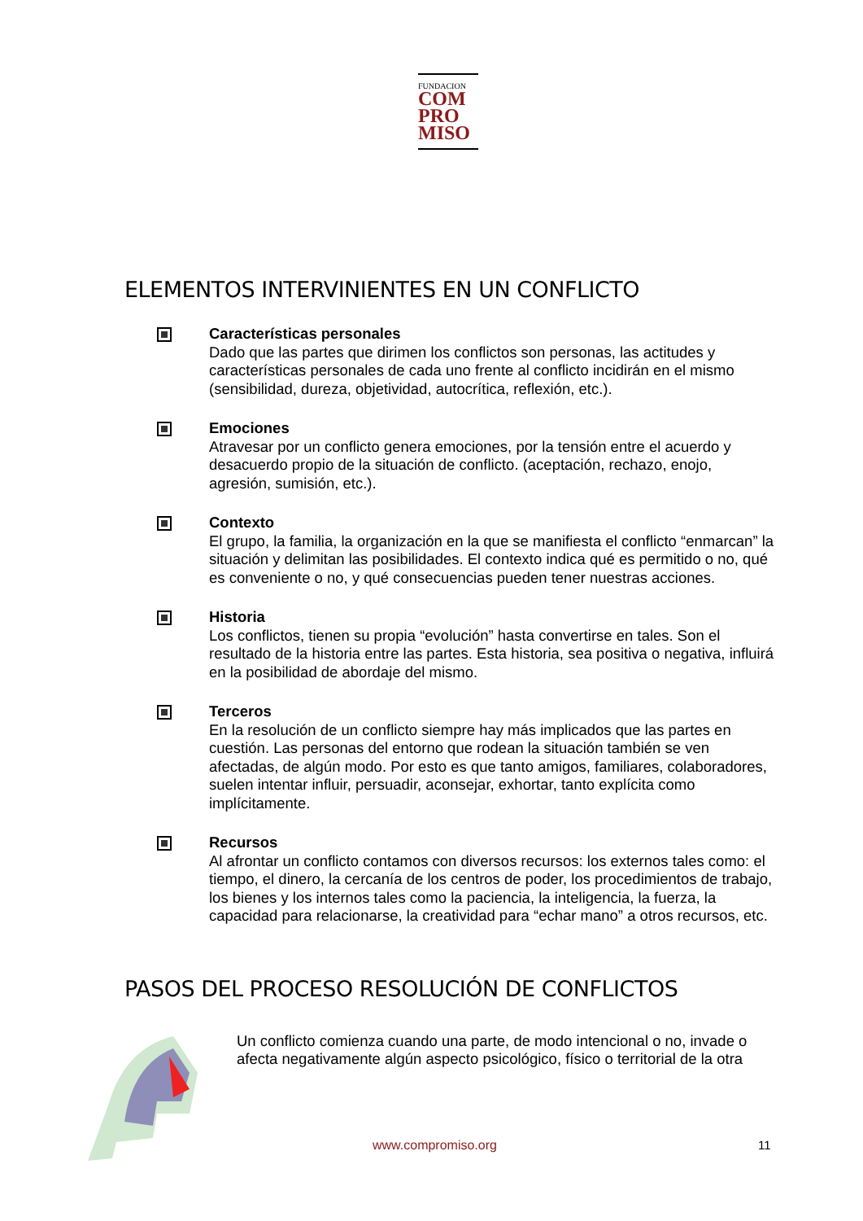FUNDACION
COM
PRO
MISO
ELEMENTOS INTERVINIENTES EN UN CONFLICTO
Características personales
Dado que las partes que dirimen los conflictos son personas, las actitudes y características personales de cada uno frente al conflicto incidirán en el mismo (sensibilidad, dureza, objetividad, autocrítica, reflexión, etc.).
Emociones
Atravesar por un conflicto genera emociones, por la tensión entre el acuerdo y desacuerdo propio de la situación de conflicto. (aceptación, rechazo, enojo, agresión, sumisión, etc.).
Contexto
El grupo, la familia, la organización en la que se manifiesta el conflicto “enmarcan” la situación y delimitan las posibilidades. El contexto indica qué es permitido o no, qué es conveniente o no, y qué consecuencias pueden tener nuestras acciones.
Historia
Los conflictos, tienen su propia “evolución” hasta convertirse en tales. Son el resultado de la historia entre las partes. Esta historia, sea positiva o negativa, influirá en la posibilidad de abordaje del mismo.
Terceros
En la resolución de un conflicto siempre hay más implicados que las partes en cuestión. Las personas del entorno que rodean la situación también se ven afectadas, de algún modo. Por esto es que tanto amigos, familiares, colaboradores, suelen intentar influir, persuadir, aconsejar, exhortar, tanto explícita como implícitamente.
Recursos
Al afrontar un conflicto contamos con diversos recursos: los externos tales como: el tiempo, el dinero, la cercanía de los centros de poder, los procedimientos de trabajo, los bienes y los internos tales como la paciencia, la inteligencia, la fuerza, la capacidad para relacionarse, la creatividad para “echar mano” a otros recursos, etc.
PASOS DEL PROCESO RESOLUCIÓN DE CONFLICTOS
Un conflicto comienza cuando una parte, de modo intencional o no, invade o afecta negativamente algún aspecto psicológico, físico o territorial de la otra
www.compromiso.org 11